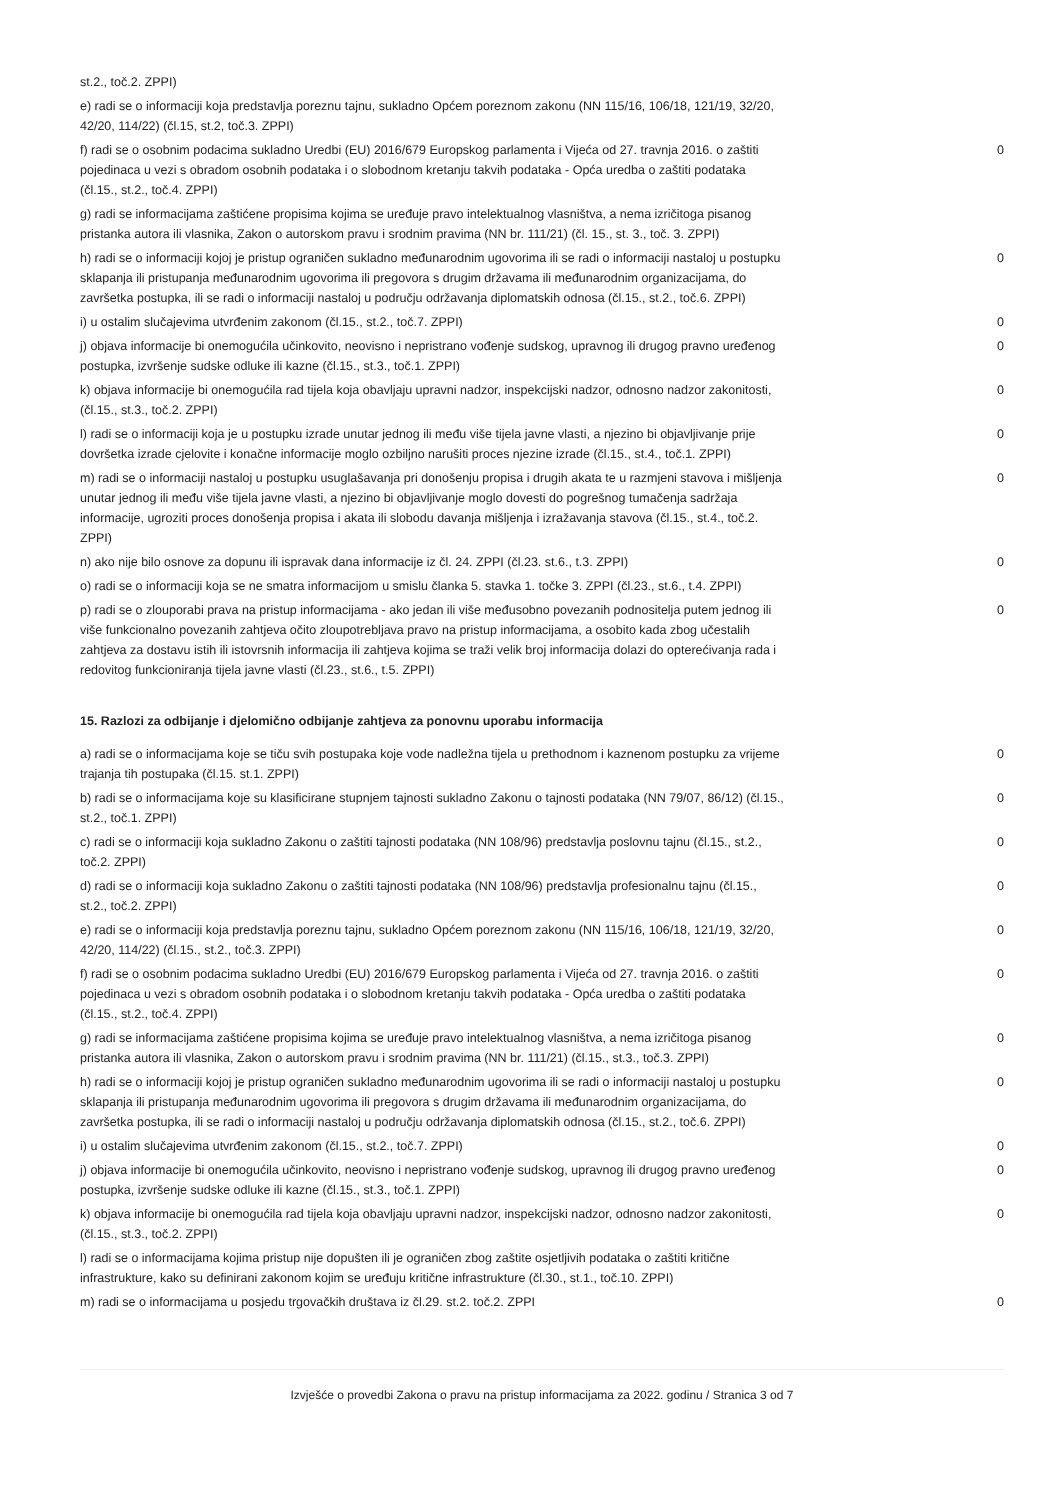| st.2., toč.2. ZPPI) | |
| e) radi se o informaciji koja predstavlja poreznu tajnu, sukladno Općem poreznom zakonu (NN 115/16, 106/18, 121/19, 32/20, 42/20, 114/22) (čl.15, st.2, toč.3. ZPPI) | |
| f) radi se o osobnim podacima sukladno Uredbi (EU) 2016/679 Europskog parlamenta i Vijeća od 27. travnja 2016. o zaštiti pojedinaca u vezi s obradom osobnih podataka i o slobodnom kretanju takvih podataka - Opća uredba o zaštiti podataka (čl.15., st.2., toč.4. ZPPI) | 0 |
| g) radi se informacijama zaštićene propisima kojima se uređuje pravo intelektualnog vlasništva, a nema izričitoga pisanog pristanka autora ili vlasnika, Zakon o autorskom pravu i srodnim pravima (NN br. 111/21) (čl. 15., st. 3., toč. 3. ZPPI) | |
| h) radi se o informaciji kojoj je pristup ograničen sukladno međunarodnim ugovorima ili se radi o informaciji nastaloj u postupku sklapanja ili pristupanja međunarodnim ugovorima ili pregovora s drugim državama ili međunarodnim organizacijama, do završetka postupka, ili se radi o informaciji nastaloj u području održavanja diplomatskih odnosa (čl.15., st.2., toč.6. ZPPI) | 0 |
| i) u ostalim slučajevima utvrđenim zakonom (čl.15., st.2., toč.7. ZPPI) | 0 |
| j) objava informacije bi onemogućila učinkovito, neovisno i nepristrano vođenje sudskog, upravnog ili drugog pravno uređenog postupka, izvršenje sudske odluke ili kazne (čl.15., st.3., toč.1. ZPPI) | 0 |
| k) objava informacije bi onemogućila rad tijela koja obavljaju upravni nadzor, inspekcijski nadzor, odnosno nadzor zakonitosti, (čl.15., st.3., toč.2. ZPPI) | 0 |
| l) radi se o informaciji koja je u postupku izrade unutar jednog ili među više tijela javne vlasti, a njezino bi objavljivanje prije dovršetka izrade cjelovite i konačne informacije moglo ozbiljno narušiti proces njezine izrade (čl.15., st.4., toč.1. ZPPI) | 0 |
| m) radi se o informaciji nastaloj u postupku usuglašavanja pri donošenju propisa i drugih akata te u razmjeni stavova i mišljenja unutar jednog ili među više tijela javne vlasti, a njezino bi objavljivanje moglo dovesti do pogrešnog tumačenja sadržaja informacije, ugroziti proces donošenja propisa i akata ili slobodu davanja mišljenja i izražavanja stavova (čl.15., st.4., toč.2. ZPPI) | 0 |
| n) ako nije bilo osnove za dopunu ili ispravak dana informacije iz čl. 24. ZPPI (čl.23. st.6., t.3. ZPPI) | 0 |
| o) radi se o informaciji koja se ne smatra informacijom u smislu članka 5. stavka 1. točke 3. ZPPI (čl.23., st.6., t.4. ZPPI) | |
| p) radi se o zlouporabi prava na pristup informacijama - ako jedan ili više međusobno povezanih podnositelja putem jednog ili više funkcionalno povezanih zahtjeva očito zloupotrebljava pravo na pristup informacijama, a osobito kada zbog učestalih zahtjeva za dostavu istih ili istovrsnih informacija ili zahtjeva kojima se traži velik broj informacija dolazi do opterećivanja rada i redovitog funkcioniranja tijela javne vlasti (čl.23., st.6., t.5. ZPPI) | 0 |
15. Razlozi za odbijanje i djelomično odbijanje zahtjeva za ponovnu uporabu informacija
| a) radi se o informacijama koje se tiču svih postupaka koje vode nadležna tijela u prethodnom i kaznenom postupku za vrijeme trajanja tih postupaka (čl.15. st.1. ZPPI) | 0 |
| b) radi se o informacijama koje su klasificirane stupnjem tajnosti sukladno Zakonu o tajnosti podataka (NN 79/07, 86/12) (čl.15., st.2., toč.1. ZPPI) | 0 |
| c) radi se o informaciji koja sukladno Zakonu o zaštiti tajnosti podataka (NN 108/96) predstavlja poslovnu tajnu (čl.15., st.2., toč.2. ZPPI) | 0 |
| d) radi se o informaciji koja sukladno Zakonu o zaštiti tajnosti podataka (NN 108/96) predstavlja profesionalnu tajnu (čl.15., st.2., toč.2. ZPPI) | 0 |
| e) radi se o informaciji koja predstavlja poreznu tajnu, sukladno Općem poreznom zakonu (NN 115/16, 106/18, 121/19, 32/20, 42/20, 114/22) (čl.15., st.2., toč.3. ZPPI) | 0 |
| f) radi se o osobnim podacima sukladno Uredbi (EU) 2016/679 Europskog parlamenta i Vijeća od 27. travnja 2016. o zaštiti pojedinaca u vezi s obradom osobnih podataka i o slobodnom kretanju takvih podataka - Opća uredba o zaštiti podataka (čl.15., st.2., toč.4. ZPPI) | 0 |
| g) radi se informacijama zaštićene propisima kojima se uređuje pravo intelektualnog vlasništva, a nema izričitoga pisanog pristanka autora ili vlasnika, Zakon o autorskom pravu i srodnim pravima (NN br. 111/21) (čl.15., st.3., toč.3. ZPPI) | 0 |
| h) radi se o informaciji kojoj je pristup ograničen sukladno međunarodnim ugovorima ili se radi o informaciji nastaloj u postupku sklapanja ili pristupanja međunarodnim ugovorima ili pregovora s drugim državama ili međunarodnim organizacijama, do završetka postupka, ili se radi o informaciji nastaloj u području održavanja diplomatskih odnosa (čl.15., st.2., toč.6. ZPPI) | 0 |
| i) u ostalim slučajevima utvrđenim zakonom (čl.15., st.2., toč.7. ZPPI) | 0 |
| j) objava informacije bi onemogućila učinkovito, neovisno i nepristrano vođenje sudskog, upravnog ili drugog pravno uređenog postupka, izvršenje sudske odluke ili kazne (čl.15., st.3., toč.1. ZPPI) | 0 |
| k) objava informacije bi onemogućila rad tijela koja obavljaju upravni nadzor, inspekcijski nadzor, odnosno nadzor zakonitosti, (čl.15., st.3., toč.2. ZPPI) | 0 |
| l) radi se o informacijama kojima pristup nije dopušten ili je ograničen zbog zaštite osjetljivih podataka o zaštiti kritične infrastrukture, kako su definirani zakonom kojim se uređuju kritične infrastrukture (čl.30., st.1., toč.10. ZPPI) | |
| m) radi se o informacijama u posjedu trgovačkih društava iz čl.29. st.2. toč.2. ZPPI | 0 |
Izvješće o provedbi Zakona o pravu na pristup informacijama za 2022. godinu / Stranica 3 od 7